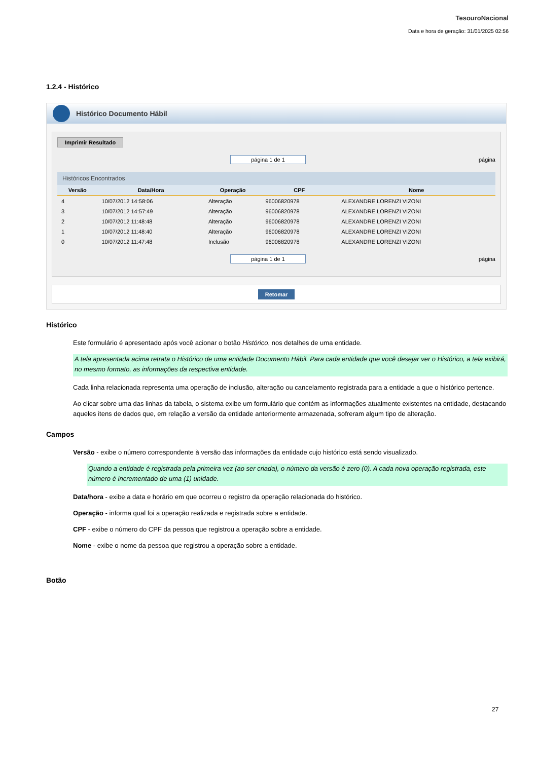TesouroNacional
Data e hora de geração: 31/01/2025 02:56
1.2.4 - Histórico
Histórico Documento Hábil
Imprimir Resultado
página 1 de 1 página
Históricos Encontrados
| Versão | Data/Hora | Operação | CPF | Nome |
| --- | --- | --- | --- | --- |
| 4 | 10/07/2012 14:58:06 | Alteração | 96006820978 | ALEXANDRE LORENZI VIZONI |
| 3 | 10/07/2012 14:57:49 | Alteração | 96006820978 | ALEXANDRE LORENZI VIZONI |
| 2 | 10/07/2012 11:48:48 | Alteração | 96006820978 | ALEXANDRE LORENZI VIZONI |
| 1 | 10/07/2012 11:48:40 | Alteração | 96006820978 | ALEXANDRE LORENZI VIZONI |
| 0 | 10/07/2012 11:47:48 | Inclusão | 96006820978 | ALEXANDRE LORENZI VIZONI |
página 1 de 1 página
Retomar
Histórico
Este formulário é apresentado após você acionar o botão Histórico, nos detalhes de uma entidade.
A tela apresentada acima retrata o Histórico de uma entidade Documento Hábil. Para cada entidade que você desejar ver o Histórico, a tela exibirá, no mesmo formato, as informações da respectiva entidade.
Cada linha relacionada representa uma operação de inclusão, alteração ou cancelamento registrada para a entidade a que o histórico pertence.
Ao clicar sobre uma das linhas da tabela, o sistema exibe um formulário que contém as informações atualmente existentes na entidade, destacando aqueles itens de dados que, em relação a versão da entidade anteriormente armazenada, sofreram algum tipo de alteração.
Campos
Versão - exibe o número correspondente à versão das informações da entidade cujo histórico está sendo visualizado.
Quando a entidade é registrada pela primeira vez (ao ser criada), o número da versão é zero (0). A cada nova operação registrada, este número é incrementado de uma (1) unidade.
Data/hora - exibe a data e horário em que ocorreu o registro da operação relacionada do histórico.
Operação - informa qual foi a operação realizada e registrada sobre a entidade.
CPF - exibe o número do CPF da pessoa que registrou a operação sobre a entidade.
Nome - exibe o nome da pessoa que registrou a operação sobre a entidade.
Botão
27